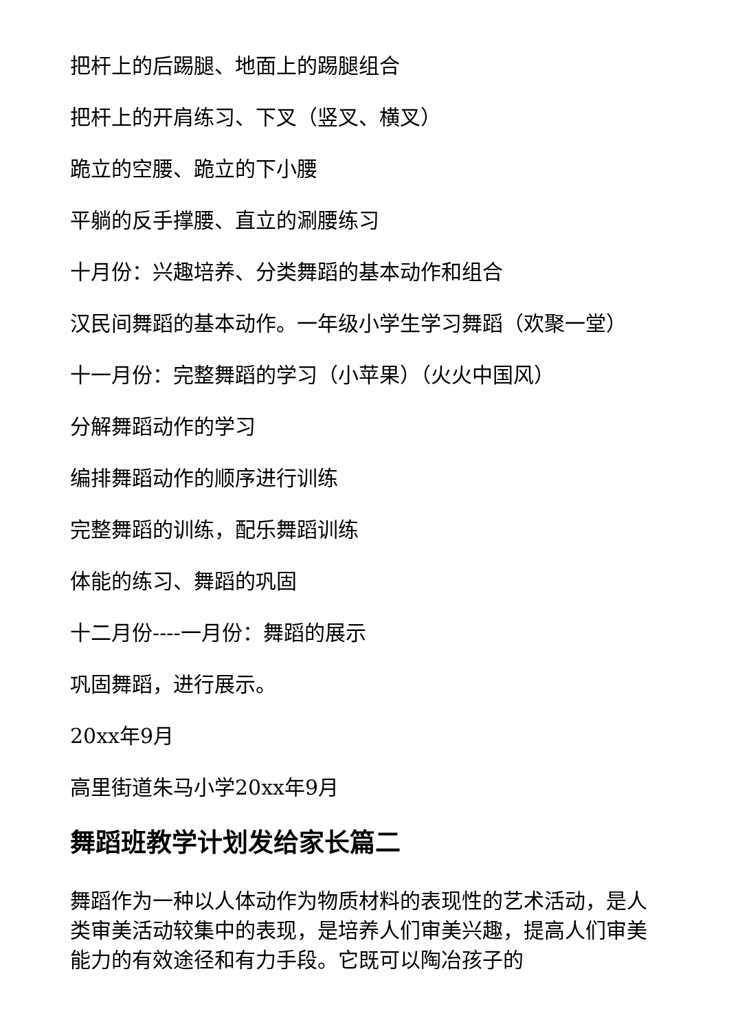把杆上的后踢腿、地面上的踢腿组合
把杆上的开肩练习、下叉（竖叉、横叉）
跪立的空腰、跪立的下小腰
平躺的反手撑腰、直立的涮腰练习
十月份：兴趣培养、分类舞蹈的基本动作和组合
汉民间舞蹈的基本动作。一年级小学生学习舞蹈（欢聚一堂）
十一月份：完整舞蹈的学习（小苹果）（火火中国风）
分解舞蹈动作的学习
编排舞蹈动作的顺序进行训练
完整舞蹈的训练，配乐舞蹈训练
体能的练习、舞蹈的巩固
十二月份----一月份：舞蹈的展示
巩固舞蹈，进行展示。
20xx年9月
高里街道朱马小学20xx年9月
舞蹈班教学计划发给家长篇二
舞蹈作为一种以人体动作为物质材料的表现性的艺术活动，是人类审美活动较集中的表现，是培养人们审美兴趣，提高人们审美能力的有效途径和有力手段。它既可以陶冶孩子的